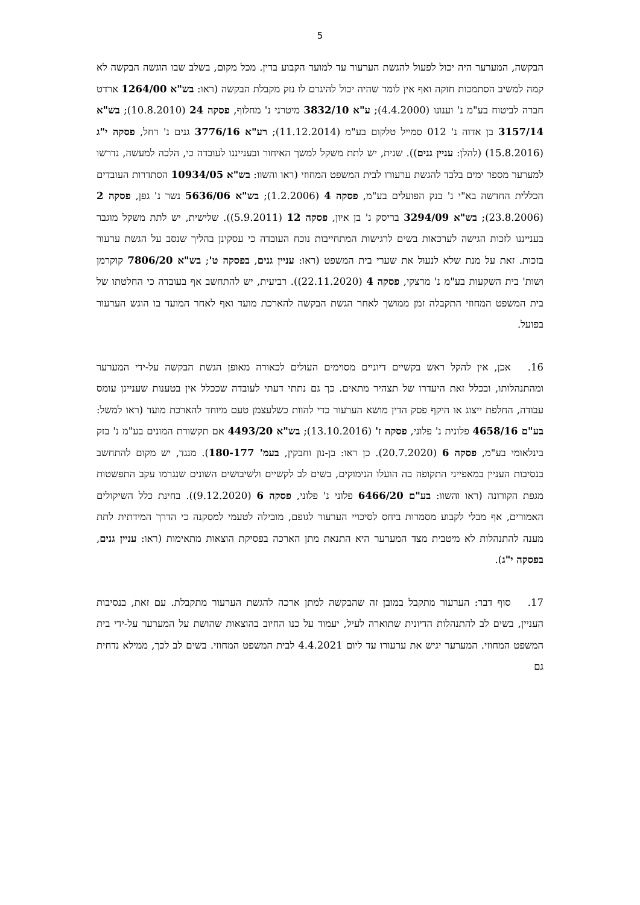5
הבקשה, המערער היה יכול לפעול להגשת הערעור עד למועד הקבוע בדין. מכל מקום, בשלב שבו הוגשה הבקשה לא קמה למשיב הסתמכות חזקה ואף אין לומר שהיה יכול להיגרם לו נזק מקבלת הבקשה (ראו: בש"א 1264/00 ארדט חברה לביטוח בע"מ נ' וענונו (4.4.2000); ע"א 3832/10 מיטרני נ' מחלוף, פסקה 24 (10.8.2010); בש"א 3157/14 בן אדוה נ' 012 סמייל טלקום בע"מ (11.12.2014); רע"א 3776/16 גנים נ' רחל, פסקה י"ג (15.8.2016) (להלן: עניין גנים)). שנית, יש לתת משקל למשך האיחור ובענייננו לעובדה כי, הלכה למעשה, נדרשו למערער מספר ימים בלבד להגשת ערעורו לבית המשפט המחוזי (ראו והשוו: בש"א 10934/05 הסתדרות העובדים הכללית החדשה בא"י נ' בנק הפועלים בע"מ, פסקה 4 (1.2.2006); בש"א 5636/06 נשר נ' גפן, פסקה 2 (23.8.2006); בש"א 3294/09 בריסק נ' בן איון, פסקה 12 (5.9.2011)). שלישית, יש לתת משקל מוגבר בענייננו לזכות הגישה לערכאות בשים לרגישות המתחייבות נוכח העובדה כי עסקינן בהליך שנסב על הגשת ערעור בזכות. זאת על מנת שלא לנעול את שערי בית המשפט (ראו: עניין גנים, בפסקה ט'; בש"א 7806/20 קוקרמן ושות' בית השקעות בע"מ נ' מרצקי, פסקה 4 (22.11.2020)). רביעית, יש להתחשב אף בעובדה כי החלטתו של בית המשפט המחוזי התקבלה זמן ממושך לאחר הגשת הבקשה להארכת מועד ואף לאחר המועד בו הוגש הערעור בפועל.
16. אכן, אין להקל ראש בקשיים דיוניים מסוימים העולים לכאורה מאופן הגשת הבקשה על-ידי המערער ומהתנהלותו, ובכלל זאת היעדרו של תצהיר מתאים. כך גם נתתי דעתי לעובדה שככלל אין בטענות שעניינן עומס עבודה, החלפת ייצוג או היקף פסק הדין מושא הערעור כדי להוות כשלעצמן טעם מיוחד להארכת מועד (ראו למשל: בע"ם 4658/16 פלונית נ' פלוני, פסקה ז' (13.10.2016); בש"א 4493/20 אם תקשורת המונים בע"מ נ' בזק בינלאומי בע"מ, פסקה 6 (20.7.2020). כן ראו: בן-נון וחבקין, בעמ' 180-177). מנגד, יש מקום להתחשב בנסיבות העניין במאפייני התקופה בה הועלו הנימוקים, בשים לב לקשיים ולשיבושים השונים שנגרמו עקב התפשטות מגפת הקורונה (ראו והשוו: בע"ם 6466/20 פלוני נ' פלוני, פסקה 6 (9.12.2020)). בחינת כלל השיקולים האמורים, אף מבלי לקבוע מסמרות ביחס לסיכויי הערעור לגופם, מובילה לטעמי למסקנה כי הדרך המידתית לתת מענה להתנהלות לא מיטבית מצד המערער היא התנאת מתן הארכה בפסיקת הוצאות מתאימות (ראו: עניין גנים, בפסקה י"ג).
17. סוף דבר: הערעור מתקבל במובן זה שהבקשה למתן ארכה להגשת הערעור מתקבלת. עם זאת, בנסיבות העניין, בשים לב להתנהלות הדיונית שתוארה לעיל, יעמוד על כנו החיוב בהוצאות שהושת על המערער על-ידי בית המשפט המחוזי. המערער יגיש את ערעורו עד ליום 4.4.2021 לבית המשפט המחוזי. בשים לב לכך, ממילא נדחית גם